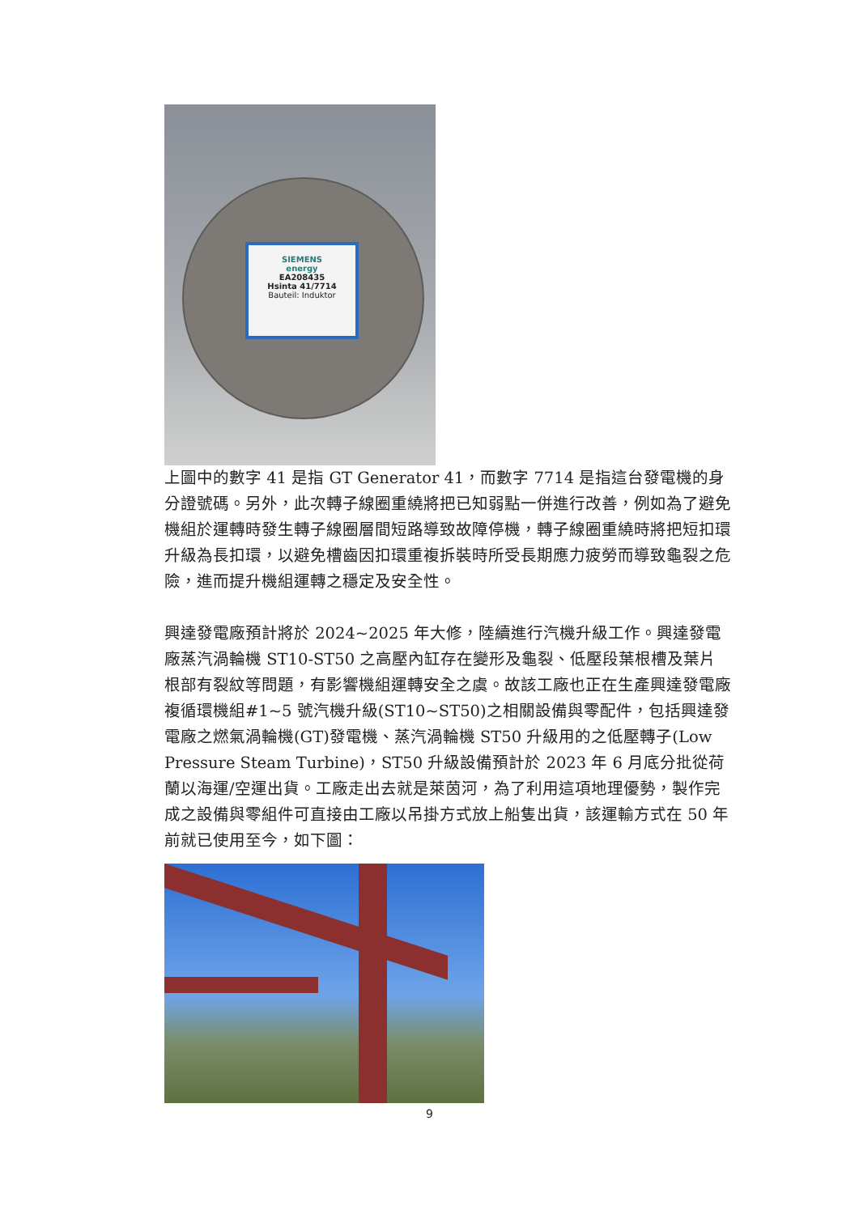SIEMENS
energy
EA208435
Hsinta 41/7714
Bauteil: Induktor
上圖中的數字 41 是指 GT Generator 41，而數字 7714 是指這台發電機的身分證號碼。另外，此次轉子線圈重繞將把已知弱點一併進行改善，例如為了避免機組於運轉時發生轉子線圈層間短路導致故障停機，轉子線圈重繞時將把短扣環升級為長扣環，以避免槽齒因扣環重複拆裝時所受長期應力疲勞而導致龜裂之危險，進而提升機組運轉之穩定及安全性。
興達發電廠預計將於 2024~2025 年大修，陸續進行汽機升級工作。興達發電廠蒸汽渦輪機 ST10-ST50 之高壓內缸存在變形及龜裂、低壓段葉根槽及葉片根部有裂紋等問題，有影響機組運轉安全之虞。故該工廠也正在生產興達發電廠複循環機組#1~5 號汽機升級(ST10~ST50)之相關設備與零配件，包括興達發電廠之燃氣渦輪機(GT)發電機、蒸汽渦輪機 ST50 升級用的之低壓轉子(Low Pressure Steam Turbine)，ST50 升級設備預計於 2023 年 6 月底分批從荷蘭以海運/空運出貨。工廠走出去就是萊茵河，為了利用這項地理優勢，製作完成之設備與零組件可直接由工廠以吊掛方式放上船隻出貨，該運輸方式在 50 年前就已使用至今，如下圖：
9